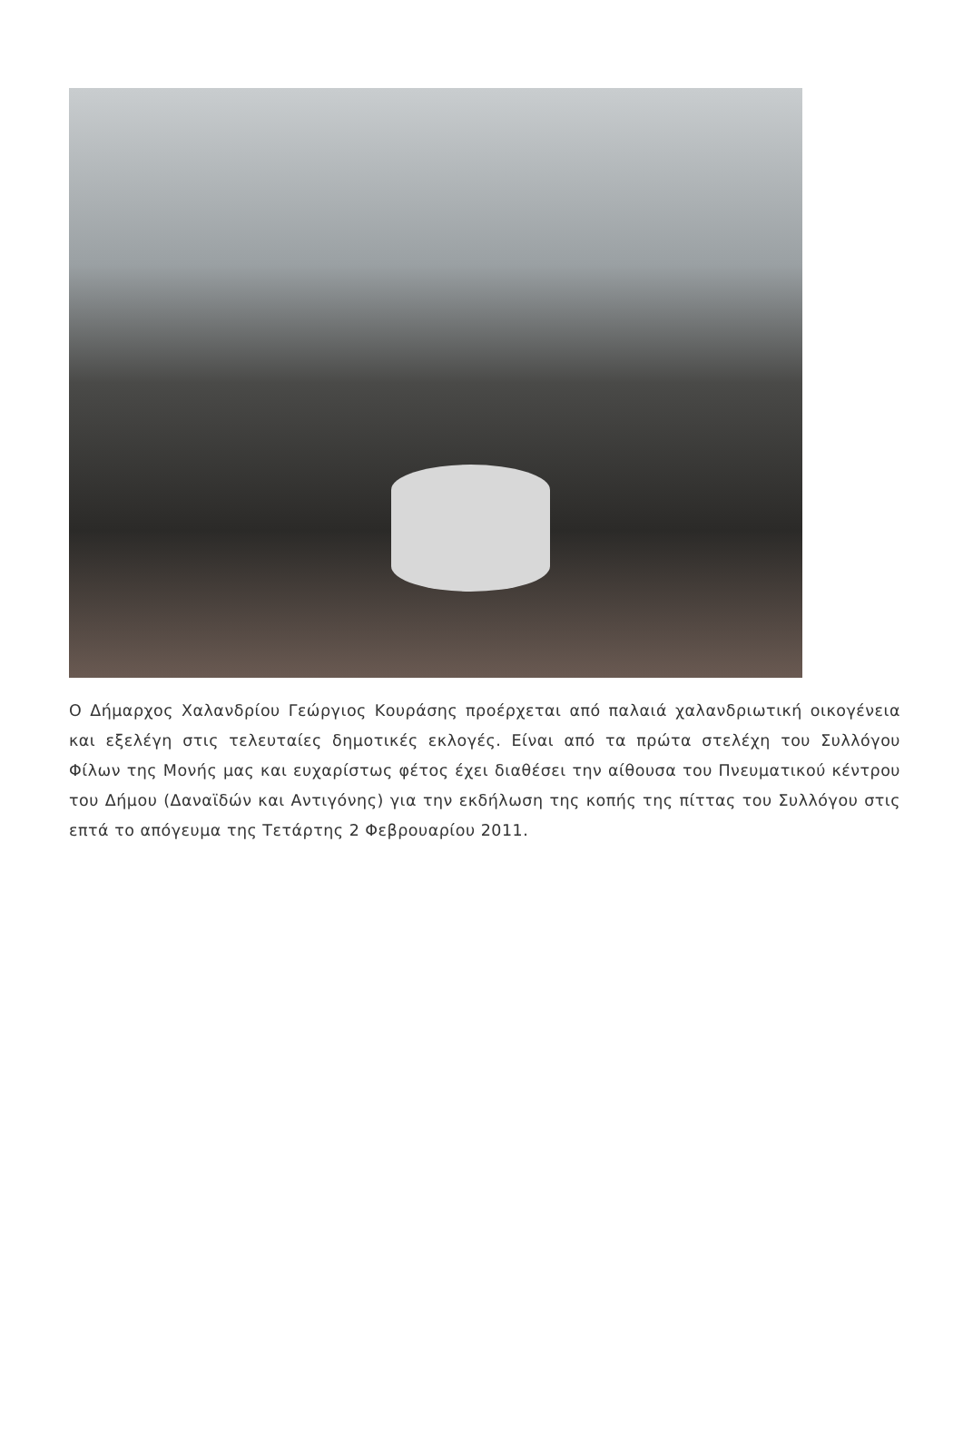Ο Δήμαρχος Χαλανδρίου Γεώργιος Κουράσης προέρχεται από παλαιά χαλανδριωτική οικογένεια και εξελέγη στις τελευταίες δημοτικές εκλογές. Είναι από τα πρώτα στελέχη του Συλλόγου Φίλων της Μονής μας και ευχαρίστως φέτος έχει διαθέσει την αίθουσα του Πνευματικού κέντρου του Δήμου (Δαναϊδών και Αντιγόνης) για την εκδήλωση της κοπής της πίττας του Συλλόγου στις επτά το απόγευμα της Τετάρτης 2 Φεβρουαρίου 2011.